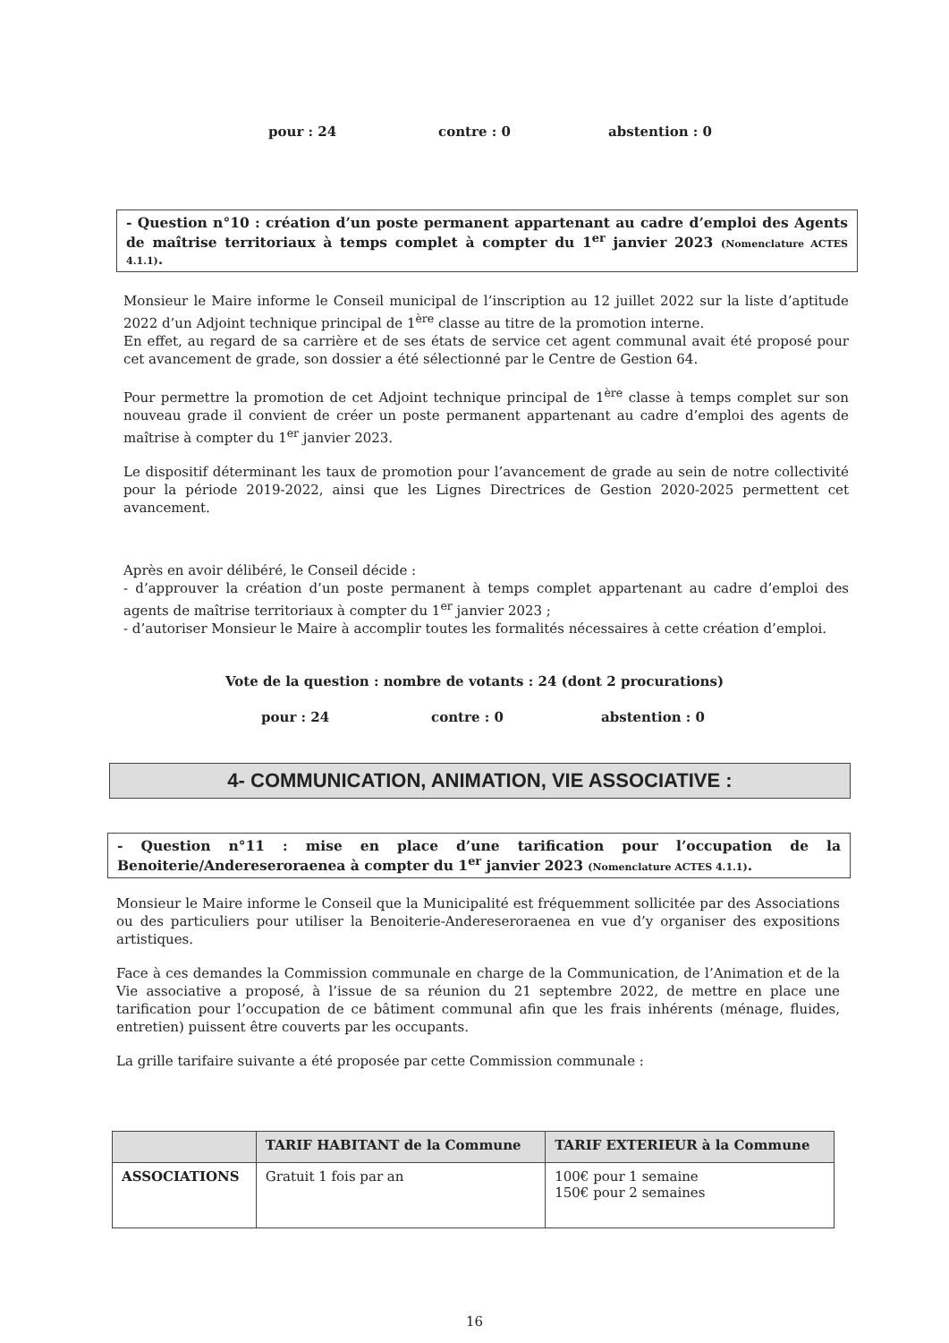pour : 24 contre : 0 abstention : 0
- Question n°10 : création d’un poste permanent appartenant au cadre d’emploi des Agents de maîtrise territoriaux à temps complet à compter du 1<sup>er</sup> janvier 2023 (Nomenclature ACTES 4.1.1).
Monsieur le Maire informe le Conseil municipal de l’inscription au 12 juillet 2022 sur la liste d’aptitude 2022 d’un Adjoint technique principal de 1<sup>ère</sup> classe au titre de la promotion interne.
En effet, au regard de sa carrière et de ses états de service cet agent communal avait été proposé pour cet avancement de grade, son dossier a été sélectionné par le Centre de Gestion 64.
Pour permettre la promotion de cet Adjoint technique principal de 1<sup>ère</sup> classe à temps complet sur son nouveau grade il convient de créer un poste permanent appartenant au cadre d’emploi des agents de maîtrise à compter du 1<sup>er</sup> janvier 2023.
Le dispositif déterminant les taux de promotion pour l’avancement de grade au sein de notre collectivité pour la période 2019-2022, ainsi que les Lignes Directrices de Gestion 2020-2025 permettent cet avancement.
Après en avoir délibéré, le Conseil décide :
- d’approuver la création d’un poste permanent à temps complet appartenant au cadre d’emploi des agents de maîtrise territoriaux à compter du 1<sup>er</sup> janvier 2023 ;
- d’autoriser Monsieur le Maire à accomplir toutes les formalités nécessaires à cette création d’emploi.
Vote de la question : nombre de votants : 24 (dont 2 procurations)
pour : 24 contre : 0 abstention : 0
4- COMMUNICATION, ANIMATION, VIE ASSOCIATIVE :
- Question n°11 : mise en place d’une tarification pour l’occupation de la Benoiterie/Andereseroraenea à compter du 1<sup>er</sup> janvier 2023 (Nomenclature ACTES 4.1.1).
Monsieur le Maire informe le Conseil que la Municipalité est fréquemment sollicitée par des Associations ou des particuliers pour utiliser la Benoiterie-Andereseroraenea en vue d’y organiser des expositions artistiques.
Face à ces demandes la Commission communale en charge de la Communication, de l’Animation et de la Vie associative a proposé, à l’issue de sa réunion du 21 septembre 2022, de mettre en place une tarification pour l’occupation de ce bâtiment communal afin que les frais inhérents (ménage, fluides, entretien) puissent être couverts par les occupants.
La grille tarifaire suivante a été proposée par cette Commission communale :
| | TARIF HABITANT de la Commune | TARIF EXTERIEUR à la Commune |
| --- | --- | --- |
| ASSOCIATIONS | Gratuit 1 fois par an | 100€ pour 1 semaine 150€ pour 2 semaines |
16